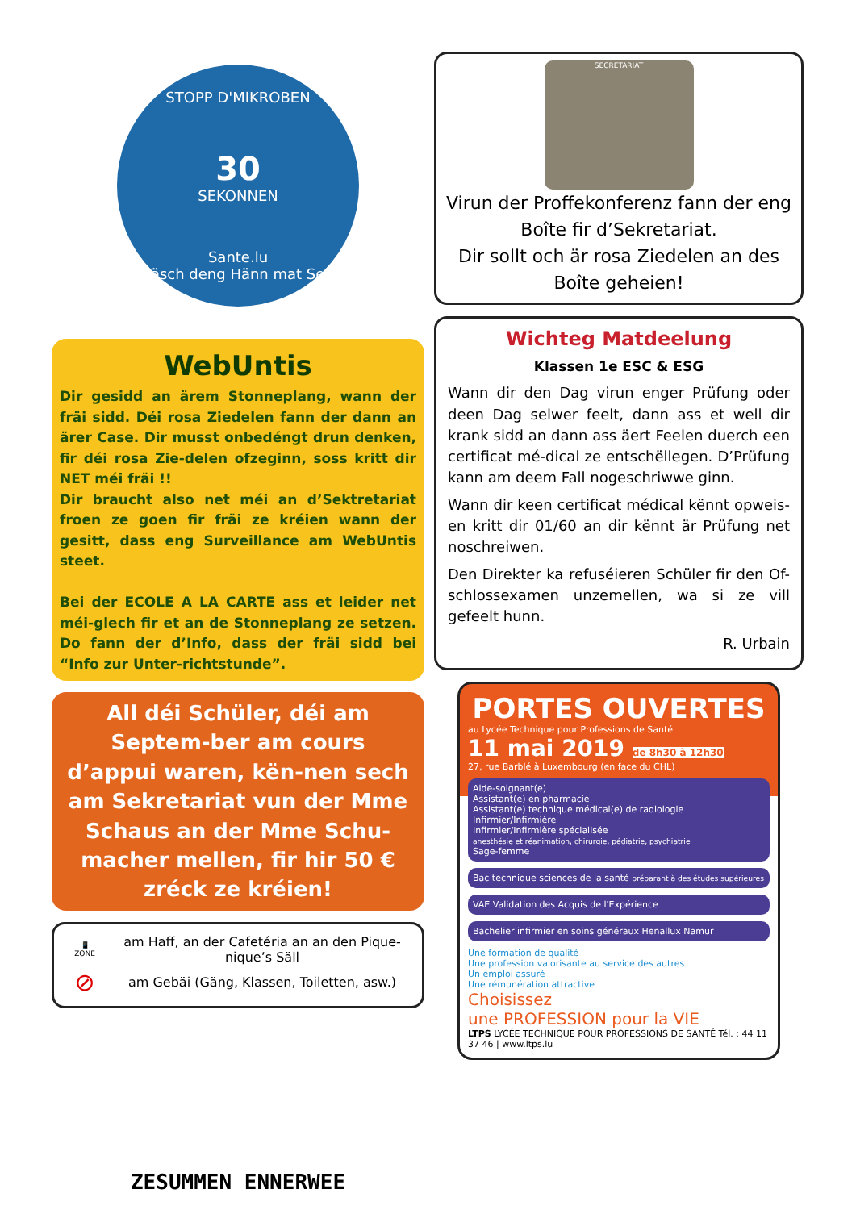STOPP D'MIKROBEN
30
SEKONNEN
Sante.lu
Wäsch deng Hänn mat Seef
WebUntis
Dir gesidd an ärem Stonneplang, wann der fräi sidd. Déi rosa Ziedelen fann der dann an ärer Case. Dir musst onbedéngt drun denken, fir déi rosa Zie-delen ofzeginn, soss kritt dir NET méi fräi !!
Dir braucht also net méi an d’Sektretariat froen ze goen fir fräi ze kréien wann der gesitt, dass eng Surveillance am WebUntis steet.
Bei der ECOLE A LA CARTE ass et leider net méi-glech fir et an de Stonneplang ze setzen. Do fann der d’Info, dass der fräi sidd bei “Info zur Unter-richtstunde”.
All déi Schüler, déi am Septem-ber am cours d’appui waren, kën-nen sech am Sekretariat vun der Mme Schaus an der Mme Schu-macher mellen, fir hir 50 € zréck ze kréien!
📱
ZONE
am Haff, an der Cafetéria an an den Pique-nique’s Säll
⊘
am Gebäi (Gäng, Klassen, Toiletten, asw.)
ZESUMMEN ENNERWEE
SECRETARIAT
Virun der Proffekonferenz fann der eng Boîte fir d’Sekretariat.
Dir sollt och är rosa Ziedelen an des Boîte geheien!
Wichteg Matdeelung
Klassen 1e ESC & ESG
Wann dir den Dag virun enger Prüfung oder deen Dag selwer feelt, dann ass et well dir krank sidd an dann ass äert Feelen duerch een certificat mé-dical ze entschëllegen. D’Prüfung kann am deem Fall nogeschriwwe ginn.
Wann dir keen certificat médical kënnt opweis-en kritt dir 01/60 an dir kënnt är Prüfung net noschreiwen.
Den Direkter ka refuséieren Schüler fir den Of-schlossexamen unzemellen, wa si ze vill gefeelt hunn.
R. Urbain
PORTES OUVERTES
au Lycée Technique pour Professions de Santé
11 mai 2019 de 8h30 à 12h30
27, rue Barblé à Luxembourg (en face du CHL)
Aide-soignant(e)
Assistant(e) en pharmacie
Assistant(e) technique médical(e) de radiologie
Infirmier/Infirmière
Infirmier/Infirmière spécialisée
anesthésie et réanimation, chirurgie, pédiatrie, psychiatrie
Sage-femme
Bac technique sciences de la santé préparant à des études supérieures
VAE Validation des Acquis de l'Expérience
Bachelier infirmier en soins généraux Henallux Namur
Une formation de qualité
Une profession valorisante au service des autres
Un emploi assuré
Une rémunération attractive
Choisissez
une PROFESSION pour la VIE
LTPS LYCÉE TECHNIQUE POUR PROFESSIONS DE SANTÉ Tél. : 44 11 37 46 | www.ltps.lu